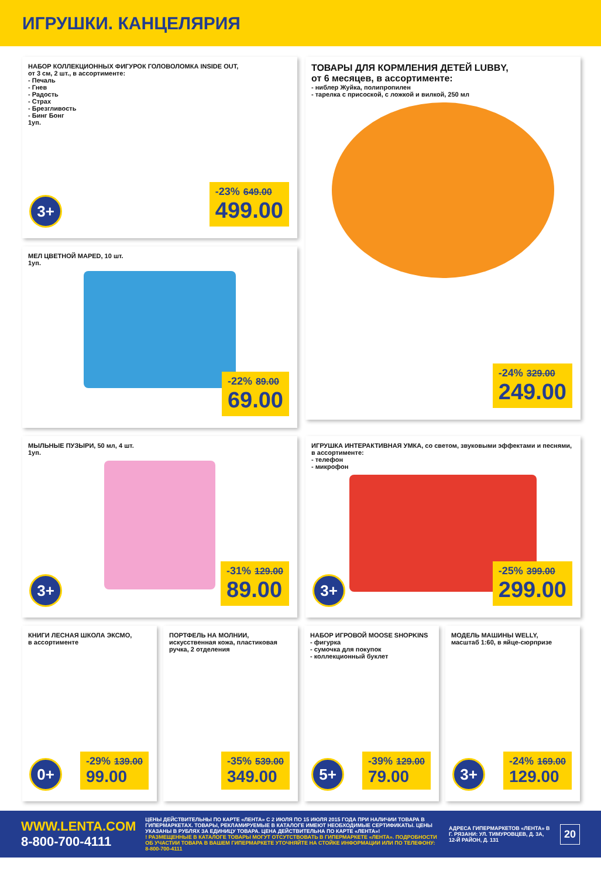ИГРУШКИ. КАНЦЕЛЯРИЯ
НАБОР КОЛЛЕКЦИОННЫХ ФИГУРОК ГОЛОВОЛОМКА INSIDE OUT,
от 3 см, 2 шт., в ассортименте:
- Печаль
- Гнев
- Радость
- Страх
- Брезгливость
- Бинг Бонг
1уп.
3+
-23% 649.00
499.00
ТОВАРЫ ДЛЯ КОРМЛЕНИЯ ДЕТЕЙ LUBBY,
от 6 месяцев, в ассортименте:
- ниблер Жуйка, полипропилен
- тарелка с присоской, с ложкой и вилкой, 250 мл
-24% 329.00
249.00
МЕЛ ЦВЕТНОЙ MAPED, 10 шт.
1уп.
-22% 89.00
69.00
МЫЛЬНЫЕ ПУЗЫРИ, 50 мл, 4 шт.
1уп.
3+
-31% 129.00
89.00
ИГРУШКА ИНТЕРАКТИВНАЯ УМКА, со светом, звуковыми эффектами и песнями,
в ассортименте:
- телефон
- микрофон
3+
-25% 399.00
299.00
КНИГИ ЛЕСНАЯ ШКОЛА ЭКСМО,
в ассортименте
0+
-29% 139.00
99.00
ПОРТФЕЛЬ НА МОЛНИИ, искусственная кожа, пластиковая ручка, 2 отделения
-35% 539.00
349.00
НАБОР ИГРОВОЙ MOOSE SHOPKINS
- фигурка
- сумочка для покупок
- коллекционный буклет
5+
-39% 129.00
79.00
МОДЕЛЬ МАШИНЫ WELLY,
масштаб 1:60, в яйце-сюрпризе
3+
-24% 169.00
129.00
WWW.LENTA.COM
8-800-700-4111
ЦЕНЫ ДЕЙСТВИТЕЛЬНЫ ПО КАРТЕ «ЛЕНТА» С 2 ИЮЛЯ ПО 15 ИЮЛЯ 2015 ГОДА ПРИ НАЛИЧИИ ТОВАРА В ГИПЕРМАРКЕТАХ. ТОВАРЫ, РЕКЛАМИРУЕМЫЕ В КАТАЛОГЕ ИМЕЮТ НЕОБХОДИМЫЕ СЕРТИФИКАТЫ. ЦЕНЫ УКАЗАНЫ В РУБЛЯХ ЗА ЕДИНИЦУ ТОВАРА. ЦЕНА ДЕЙСТВИТЕЛЬНА ПО КАРТЕ «ЛЕНТА»!
! РАЗМЕЩЕННЫЕ В КАТАЛОГЕ ТОВАРЫ МОГУТ ОТСУТСТВОВАТЬ В ГИПЕРМАРКЕТЕ «ЛЕНТА». ПОДРОБНОСТИ ОБ УЧАСТИИ ТОВАРА В ВАШЕМ ГИПЕРМАРКЕТЕ УТОЧНЯЙТЕ НА СТОЙКЕ ИНФОРМАЦИИ ИЛИ ПО ТЕЛЕФОНУ: 8-800-700-4111
АДРЕСА ГИПЕРМАРКЕТОВ «ЛЕНТА» В Г. РЯЗАНИ: УЛ. ТИМУРОВЦЕВ, Д. 3А, 12-Й РАЙОН, Д. 131
20